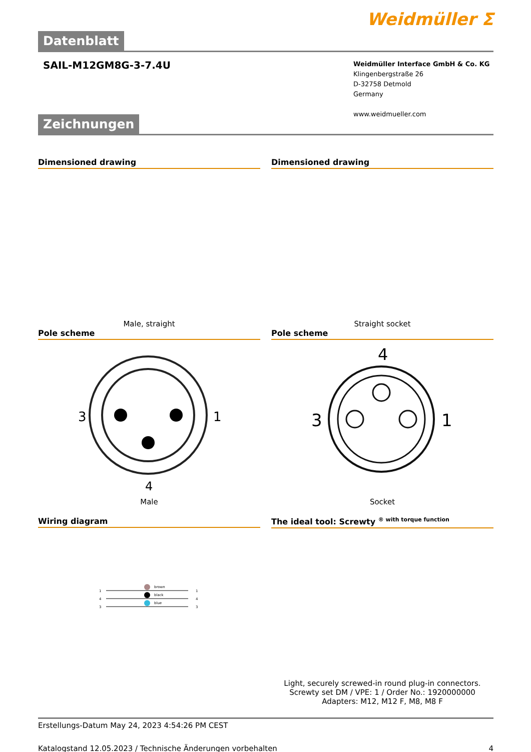Weidmüller ⵉ
Datenblatt
SAIL-M12GM8G-3-7.4U
Weidmüller Interface GmbH & Co. KG
Klingenbergstraße 26
D-32758 Detmold
Germany
www.weidmueller.com
Zeichnungen
Dimensioned drawing
Male, straight
Dimensioned drawing
Straight socket
Pole scheme
3
1
4
Male
Pole scheme
4
3
1
Socket
Wiring diagram
1
4
3
brown
black
blue
1
4
3
The ideal tool: Screwty <sup>® with torque function</sup>
Light, securely screwed-in round plug-in connectors. Screwty set DM / VPE: 1 / Order No.: 1920000000 Adapters: M12, M12 F, M8, M8 F
Erstellungs-Datum May 24, 2023 4:54:26 PM CEST
Katalogstand 12.05.2023 / Technische Änderungen vorbehalten 4